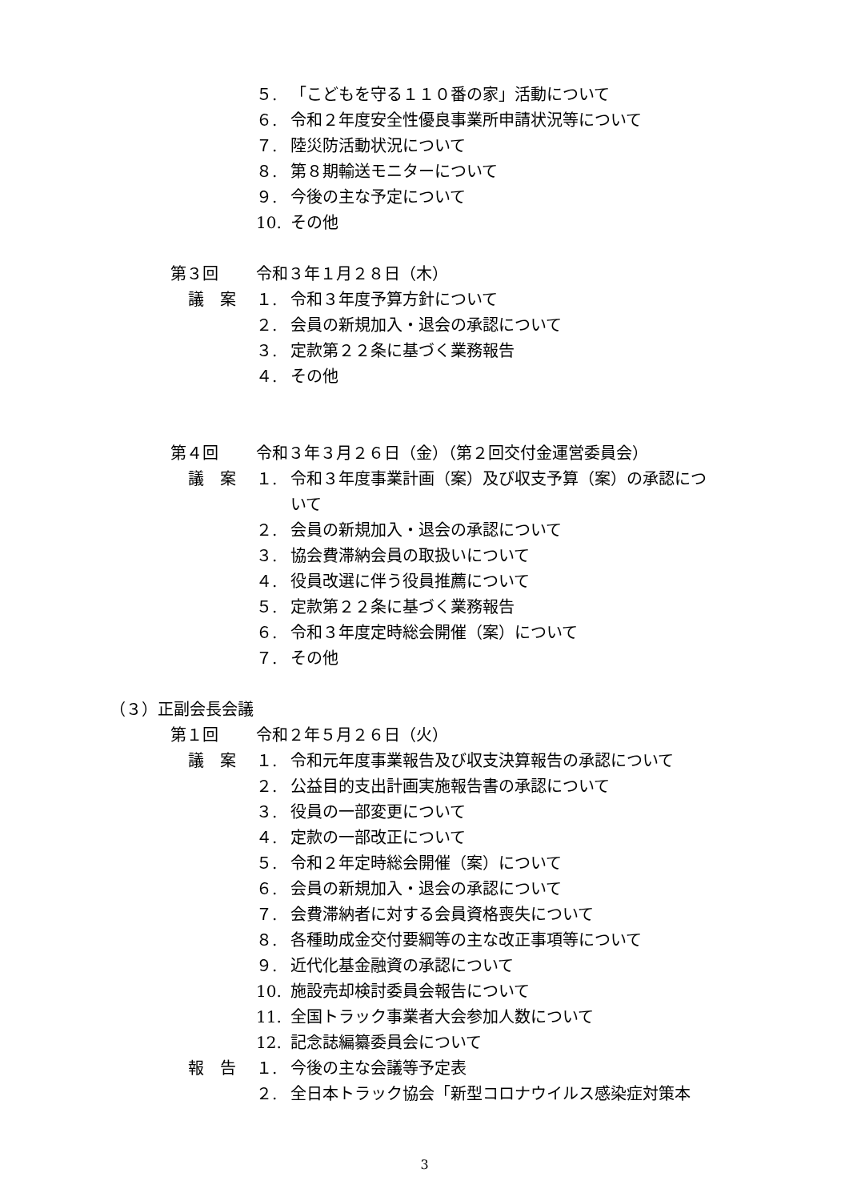５. 「こどもを守る１１０番の家」活動について
６. 令和２年度安全性優良事業所申請状況等について
７. 陸災防活動状況について
８. 第８期輸送モニターについて
９. 今後の主な予定について
10. その他
第３回 令和３年１月２８日（木）
議　案 １. 令和３年度予算方針について
２. 会員の新規加入・退会の承認について
３. 定款第２２条に基づく業務報告
４. その他
第４回 令和３年３月２６日（金）（第２回交付金運営委員会）
議　案 １. 令和３年度事業計画（案）及び収支予算（案）の承認につ
いて
２. 会員の新規加入・退会の承認について
３. 協会費滞納会員の取扱いについて
４. 役員改選に伴う役員推薦について
５. 定款第２２条に基づく業務報告
６. 令和３年度定時総会開催（案）について
７. その他
（３）正副会長会議
第１回 令和２年５月２６日（火）
議　案 １. 令和元年度事業報告及び収支決算報告の承認について
２. 公益目的支出計画実施報告書の承認について
３. 役員の一部変更について
４. 定款の一部改正について
５. 令和２年定時総会開催（案）について
６. 会員の新規加入・退会の承認について
７. 会費滞納者に対する会員資格喪失について
８. 各種助成金交付要綱等の主な改正事項等について
９. 近代化基金融資の承認について
10. 施設売却検討委員会報告について
11. 全国トラック事業者大会参加人数について
12. 記念誌編纂委員会について
報　告 １. 今後の主な会議等予定表
２. 全日本トラック協会「新型コロナウイルス感染症対策本
3